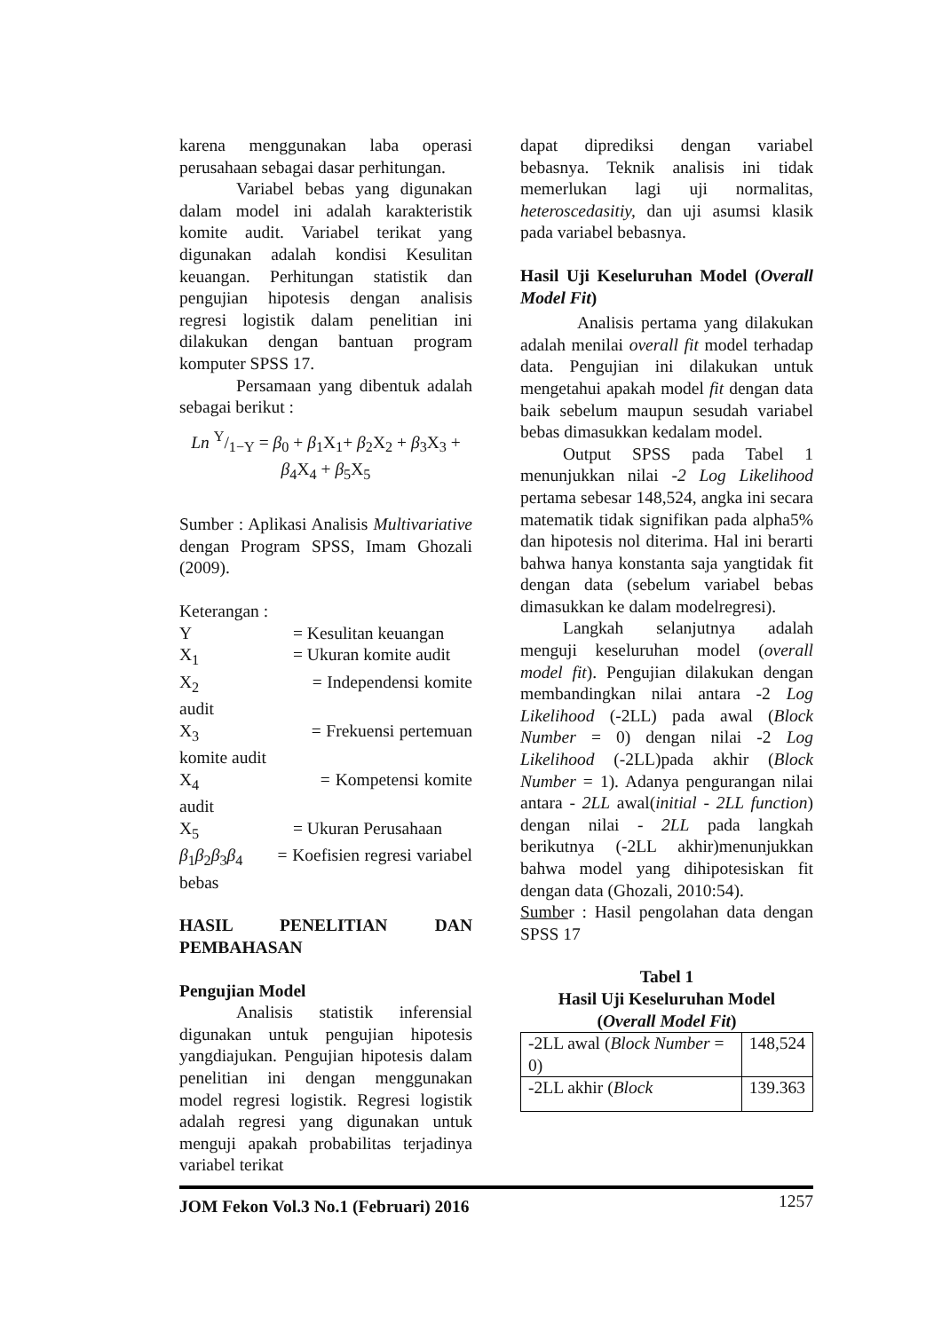karena menggunakan laba operasi perusahaan sebagai dasar perhitungan.
Variabel bebas yang digunakan dalam model ini adalah karakteristik komite audit. Variabel terikat yang digunakan adalah kondisi Kesulitan keuangan. Perhitungan statistik dan pengujian hipotesis dengan analisis regresi logistik dalam penelitian ini dilakukan dengan bantuan program komputer SPSS 17.
Persamaan yang dibentuk adalah sebagai berikut :
Ln Y/1−Y = β<sub>0</sub> + β<sub>1</sub>X<sub>1</sub>+ β<sub>2</sub>X<sub>2</sub> + β<sub>3</sub>X<sub>3</sub> +
β<sub>4</sub>X<sub>4</sub> + β<sub>5</sub>X<sub>5</sub>
Sumber : Aplikasi Analisis Multivariative dengan Program SPSS, Imam Ghozali (2009).
Keterangan :
Y = Kesulitan keuangan
X<sub>1</sub> = Ukuran komite audit
X<sub>2</sub> = Independensi komite audit
X<sub>3</sub> = Frekuensi pertemuan komite audit
X<sub>4</sub> = Kompetensi komite audit
X<sub>5</sub> = Ukuran Perusahaan
β<sub>1</sub>β<sub>2</sub>β<sub>3</sub>β<sub>4</sub> = Koefisien regresi variabel bebas
HASIL PENELITIAN DAN PEMBAHASAN
Pengujian Model
Analisis statistik inferensial digunakan untuk pengujian hipotesis yangdiajukan. Pengujian hipotesis dalam penelitian ini dengan menggunakan model regresi logistik. Regresi logistik adalah regresi yang digunakan untuk menguji apakah probabilitas terjadinya variabel terikat
dapat diprediksi dengan variabel bebasnya. Teknik analisis ini tidak memerlukan lagi uji normalitas, heteroscedasitiy, dan uji asumsi klasik pada variabel bebasnya.
Hasil Uji Keseluruhan Model (Overall Model Fit)
Analisis pertama yang dilakukan adalah menilai overall fit model terhadap data. Pengujian ini dilakukan untuk mengetahui apakah model fit dengan data baik sebelum maupun sesudah variabel bebas dimasukkan kedalam model.
Output SPSS pada Tabel 1 menunjukkan nilai -2 Log Likelihood pertama sebesar 148,524, angka ini secara matematik tidak signifikan pada alpha5% dan hipotesis nol diterima. Hal ini berarti bahwa hanya konstanta saja yangtidak fit dengan data (sebelum variabel bebas dimasukkan ke dalam modelregresi).
Langkah selanjutnya adalah menguji keseluruhan model (overall model fit). Pengujian dilakukan dengan membandingkan nilai antara -2 Log Likelihood (-2LL) pada awal (Block Number = 0) dengan nilai -2 Log Likelihood (-2LL)pada akhir (Block Number = 1). Adanya pengurangan nilai antara - 2LL awal(initial - 2LL function) dengan nilai - 2LL pada langkah berikutnya (-2LL akhir)menunjukkan bahwa model yang dihipotesiskan fit dengan data (Ghozali, 2010:54).
Sumber : Hasil pengolahan data dengan SPSS 17
Tabel 1
Hasil Uji Keseluruhan Model
(Overall Model Fit)
| -2LL awal ( Block Number = 0) | 148,524 |
| -2LL akhir ( Block | 139.363 |
JOM Fekon Vol.3 No.1 (Februari) 2016 1257